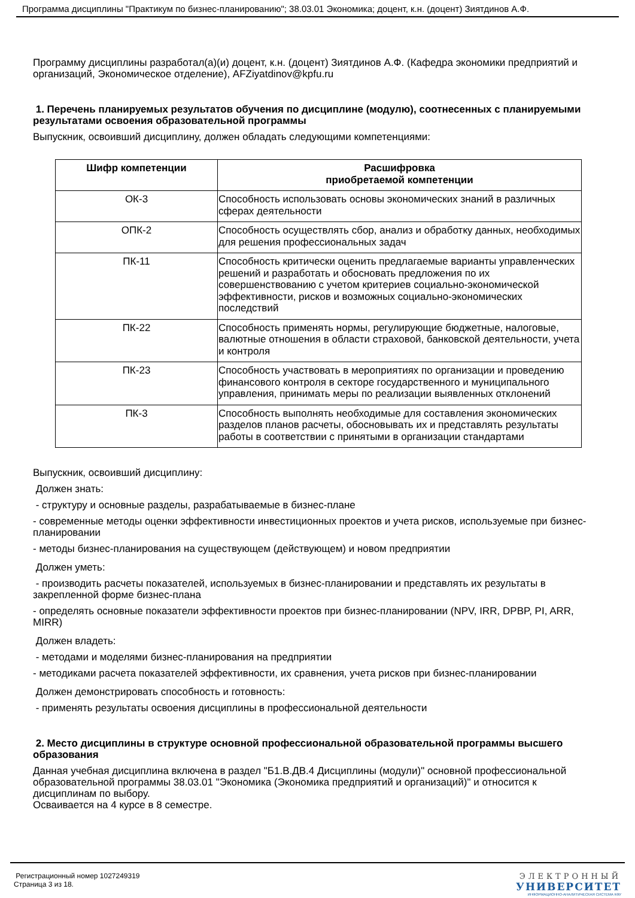Программа дисциплины "Практикум по бизнес-планированию"; 38.03.01 Экономика; доцент, к.н. (доцент) Зиятдинов А.Ф.
Программу дисциплины разработал(а)(и) доцент, к.н. (доцент) Зиятдинов А.Ф. (Кафедра экономики предприятий и организаций, Экономическое отделение), AFZiyatdinov@kpfu.ru
1. Перечень планируемых результатов обучения по дисциплине (модулю), соотнесенных с планируемыми результатами освоения образовательной программы
Выпускник, освоивший дисциплину, должен обладать следующими компетенциями:
| Шифр компетенции | Расшифровка приобретаемой компетенции |
| --- | --- |
| ОК-3 | Способность использовать основы экономических знаний в различных сферах деятельности |
| ОПК-2 | Способность осуществлять сбор, анализ и обработку данных, необходимых для решения профессиональных задач |
| ПК-11 | Способность критически оценить предлагаемые варианты управленческих решений и разработать и обосновать предложения по их совершенствованию с учетом критериев социально-экономической эффективности, рисков и возможных социально-экономических последствий |
| ПК-22 | Способность применять нормы, регулирующие бюджетные, налоговые, валютные отношения в области страховой, банковской деятельности, учета и контроля |
| ПК-23 | Способность участвовать в мероприятиях по организации и проведению финансового контроля в секторе государственного и муниципального управления, принимать меры по реализации выявленных отклонений |
| ПК-3 | Способность выполнять необходимые для составления экономических разделов планов расчеты, обосновывать их и представлять результаты работы в соответствии с принятыми в организации стандартами |
Выпускник, освоивший дисциплину:
Должен знать:
- структуру и основные разделы, разрабатываемые в бизнес-плане
- современные методы оценки эффективности инвестиционных проектов и учета рисков, используемые при бизнес-планировании
- методы бизнес-планирования на существующем (действующем) и новом предприятии
Должен уметь:
- производить расчеты показателей, используемых в бизнес-планировании и представлять их результаты в закрепленной форме бизнес-плана
- определять основные показатели эффективности проектов при бизнес-планировании (NPV, IRR, DPBP, PI, ARR, MIRR)
Должен владеть:
- методами и моделями бизнес-планирования на предприятии
- методиками расчета показателей эффективности, их сравнения, учета рисков при бизнес-планировании
Должен демонстрировать способность и готовность:
- применять результаты освоения дисциплины в профессиональной деятельности
2. Место дисциплины в структуре основной профессиональной образовательной программы высшего образования
Данная учебная дисциплина включена в раздел "Б1.В.ДВ.4 Дисциплины (модули)" основной профессиональной образовательной программы 38.03.01 "Экономика (Экономика предприятий и организаций)" и относится к дисциплинам по выбору.
Осваивается на 4 курсе в 8 семестре.
Регистрационный номер 1027249319
Страница 3 из 18.
ЭЛЕКТРОННЫЙ
УНИВЕРСИТЕТ
ИНФОРМАЦИОННО-АНАЛИТИЧЕСКАЯ СИСТЕМА КФУ